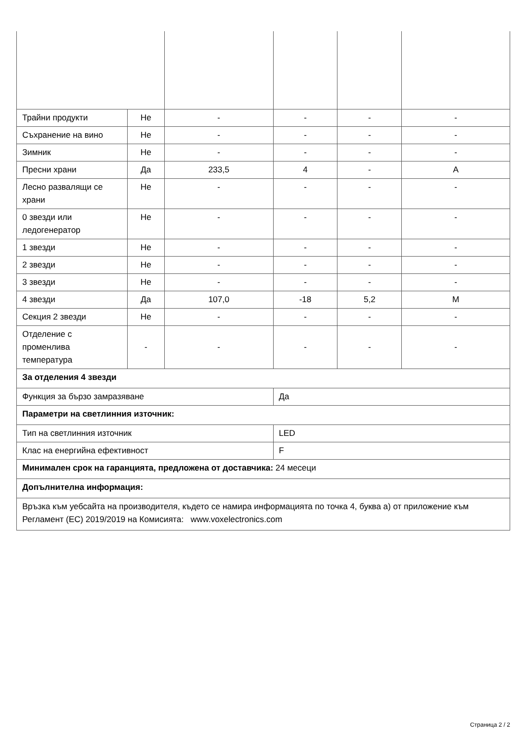| Трайни продукти | Не | - | - | - | - |
| Съхранение на вино | Не | - | - | - | - |
| Зимник | Не | - | - | - | - |
| Пресни храни | Да | 233,5 | 4 | - | A |
| Лесно развалящи се храни | Не | - | - | - | - |
| 0 звезди или ледогенератор | Не | - | - | - | - |
| 1 звезди | Не | - | - | - | - |
| 2 звезди | Не | - | - | - | - |
| 3 звезди | Не | - | - | - | - |
| 4 звезди | Да | 107,0 | -18 | 5,2 | M |
| Секция 2 звезди | Не | - | - | - | - |
| Отделение с променлива температура | - | - | - | - | - |
| За отделения 4 звезди | | | | | |
| Функция за бързо замразяване | | | Да | | |
| Параметри на светлинния източник: | | | | | |
| Тип на светлинния източник | | | LED | | |
| Клас на енергийна ефективност | | | F | | |
| Минимален срок на гаранцията, предложена от доставчика: 24 месеци | | | | | |
| Допълнителна информация: | | | | | |
| Връзка към уебсайта на производителя, където се намира информацията по точка 4, буква а) от приложение към Регламент (ЕС) 2019/2019 на Комисията: www.voxelectronics.com | | | | | |
Страница 2 / 2